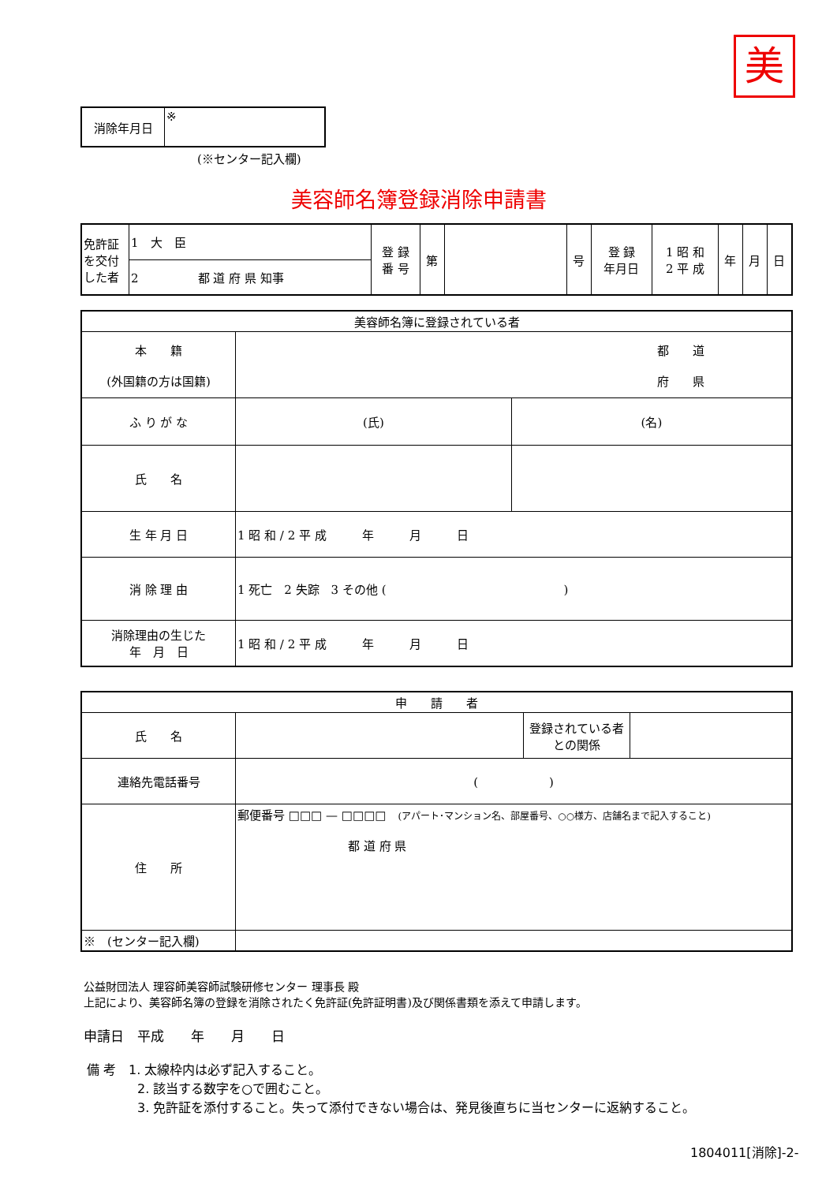美
| 消除年月日 | ※ |
(※センター記入欄)
美容師名簿登録消除申請書
| 免許証を交付した者 | 1 大 臣 | 登 録 番 号 | 第 | | 号 | 登 録 年月日 | 1 昭 和 2 平 成 | 年 | 月 | 日 |
| | 2 都 道 府 県 知事 | | | | | | | | | |
| 美容師名簿に登録されている者 | | |
| 本 籍 (外国籍の方は国籍) | 都 道 府 県 | |
| ふ り が な | (氏) | (名) |
| 氏 名 | | |
| 生 年 月 日 | 1 昭 和 / 2 平 成 年 月 日 | |
| 消 除 理 由 | 1 死亡 2 失踪 3 その他 ( ) | |
| 消除理由の生じた 年 月 日 | 1 昭 和 / 2 平 成 年 月 日 | |
| 申 請 者 | | | |
| 氏 名 | | 登録されている者との関係 | |
| 連絡先電話番号 | ( ) | | |
| 住 所 | 郵便番号 □□□ — □□□□ (アパート･マンション名、部屋番号、○○様方、店舗名まで記入すること) 都 道 府 県 | | |
| ※ (センター記入欄) | | | |
公益財団法人 理容師美容師試験研修センター 理事長 殿
上記により、美容師名簿の登録を消除されたく免許証(免許証明書)及び関係書類を添えて申請します。
申請日　平成　　年　　月　　日
備 考　1. 太線枠内は必ず記入すること。
　　　　2. 該当する数字を○で囲むこと。
　　　　3. 免許証を添付すること。失って添付できない場合は、発見後直ちに当センターに返納すること。
1804011[消除]-2-